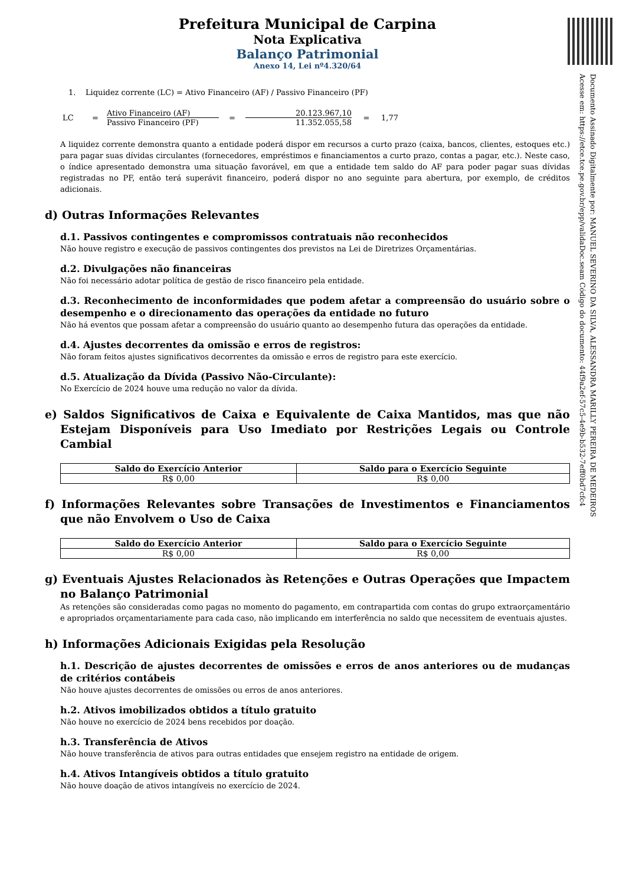Documento Assinado Digitalmente por: MANUEL SEVERINO DA SILVA, ALESSANDRA MARILLY PEREIRA DE MEDEIROS
Acesse em: https://etce.tce.pe.gov.br/epp/validaDoc.seam Código do documento: 44f9a2ef-57c5-4e9b-b532-7eff0bd7cfc4
Prefeitura Municipal de Carpina
Nota Explicativa
Balanço Patrimonial
Anexo 14, Lei nº4.320/64
1. Liquidez corrente (LC) = Ativo Financeiro (AF) / Passivo Financeiro (PF)
LC = Ativo Financeiro (AF) Passivo Financeiro (PF) = 20.123.967,10 11.352.055,58 = 1,77
A liquidez corrente demonstra quanto a entidade poderá dispor em recursos a curto prazo (caixa, bancos, clientes, estoques etc.) para pagar suas dívidas circulantes (fornecedores, empréstimos e financiamentos a curto prazo, contas a pagar, etc.). Neste caso, o índice apresentado demonstra uma situação favorável, em que a entidade tem saldo do AF para poder pagar suas dívidas registradas no PF, então terá superávit financeiro, poderá dispor no ano seguinte para abertura, por exemplo, de créditos adicionais.
d) Outras Informações Relevantes
d.1. Passivos contingentes e compromissos contratuais não reconhecidos
Não houve registro e execução de passivos contingentes dos previstos na Lei de Diretrizes Orçamentárias.
d.2. Divulgações não financeiras
Não foi necessário adotar política de gestão de risco financeiro pela entidade.
d.3. Reconhecimento de inconformidades que podem afetar a compreensão do usuário sobre o desempenho e o direcionamento das operações da entidade no futuro
Não há eventos que possam afetar a compreensão do usuário quanto ao desempenho futura das operações da entidade.
d.4. Ajustes decorrentes da omissão e erros de registros:
Não foram feitos ajustes significativos decorrentes da omissão e erros de registro para este exercício.
d.5. Atualização da Dívida (Passivo Não-Circulante):
No Exercício de 2024 houve uma redução no valor da dívida.
e) Saldos Significativos de Caixa e Equivalente de Caixa Mantidos, mas que não Estejam Disponíveis para Uso Imediato por Restrições Legais ou Controle Cambial
| Saldo do Exercício Anterior | Saldo para o Exercício Seguinte |
| --- | --- |
| R$ 0,00 | R$ 0,00 |
f) Informações Relevantes sobre Transações de Investimentos e Financiamentos que não Envolvem o Uso de Caixa
| Saldo do Exercício Anterior | Saldo para o Exercício Seguinte |
| --- | --- |
| R$ 0,00 | R$ 0,00 |
g) Eventuais Ajustes Relacionados às Retenções e Outras Operações que Impactem no Balanço Patrimonial
As retenções são consideradas como pagas no momento do pagamento, em contrapartida com contas do grupo extraorçamentário e apropriados orçamentariamente para cada caso, não implicando em interferência no saldo que necessitem de eventuais ajustes.
h) Informações Adicionais Exigidas pela Resolução
h.1. Descrição de ajustes decorrentes de omissões e erros de anos anteriores ou de mudanças de critérios contábeis
Não houve ajustes decorrentes de omissões ou erros de anos anteriores.
h.2. Ativos imobilizados obtidos a título gratuito
Não houve no exercício de 2024 bens recebidos por doação.
h.3. Transferência de Ativos
Não houve transferência de ativos para outras entidades que ensejem registro na entidade de origem.
h.4. Ativos Intangíveis obtidos a título gratuito
Não houve doação de ativos intangíveis no exercício de 2024.